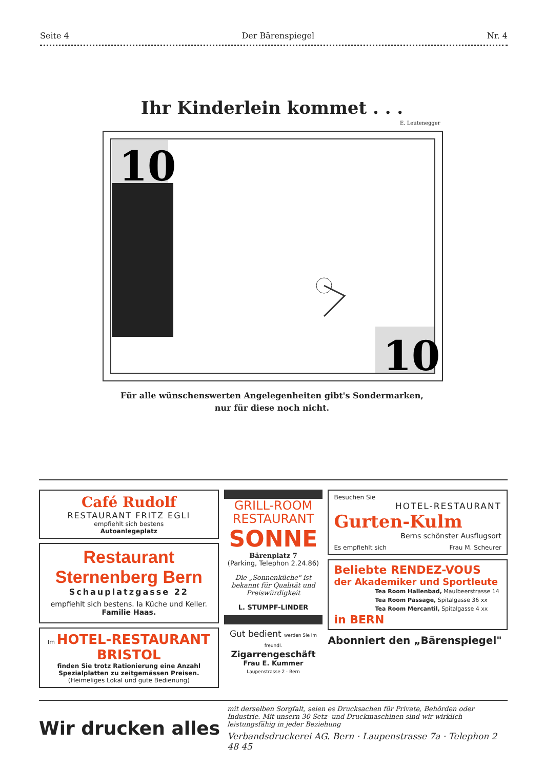Seite 4 Der Bärenspiegel Nr. 4
Ihr Kinderlein kommet . . .
E. Leutenegger
10
10
Für alle wünschenswerten Angelegenheiten gibt's Sondermarken,
nur für diese noch nicht.
Café Rudolf
RESTAURANT FRITZ EGLI
empfiehlt sich bestens
Autoanlegeplatz
Restaurant Sternenberg Bern
Schauplatzgasse 22
empfiehlt sich bestens. Ia Küche und Keller.
Familie Haas.
Im HOTEL-RESTAURANT BRISTOL
finden Sie trotz Rationierung eine Anzahl Spezialplatten zu zeitgemässen Preisen.
(Heimeliges Lokal und gute Bedienung)
GRILL-ROOM
RESTAURANT
SONNE
Bärenplatz 7
(Parking, Telephon 2.24.86)
Die „Sonnenküche" ist bekannt für Qualität und Preiswürdigkeit
L. STUMPF-LINDER
Gut bedient werden Sie im freundl.
Zigarrengeschäft
Frau E. Kummer
Laupenstrasse 2 · Bern
Besuchen Sie
HOTEL-RESTAURANT
Gurten-Kulm
Berns schönster Ausflugsort
Es empfiehlt sich Frau M. Scheurer
Beliebte RENDEZ-VOUS
der Akademiker und Sportleute
Tea Room Hallenbad, Maulbeerstrasse 14
Tea Room Passage, Spitalgasse 36 xx
Tea Room Mercantil, Spitalgasse 4 xx
in BERN
Abonniert den „Bärenspiegel"
Wir drucken alles
mit derselben Sorgfalt, seien es Drucksachen für Private, Behörden oder Industrie. Mit unsern 30 Setz- und Druckmaschinen sind wir wirklich leistungsfähig in jeder Beziehung
Verbandsdruckerei AG. Bern · Laupenstrasse 7a · Telephon 2 48 45